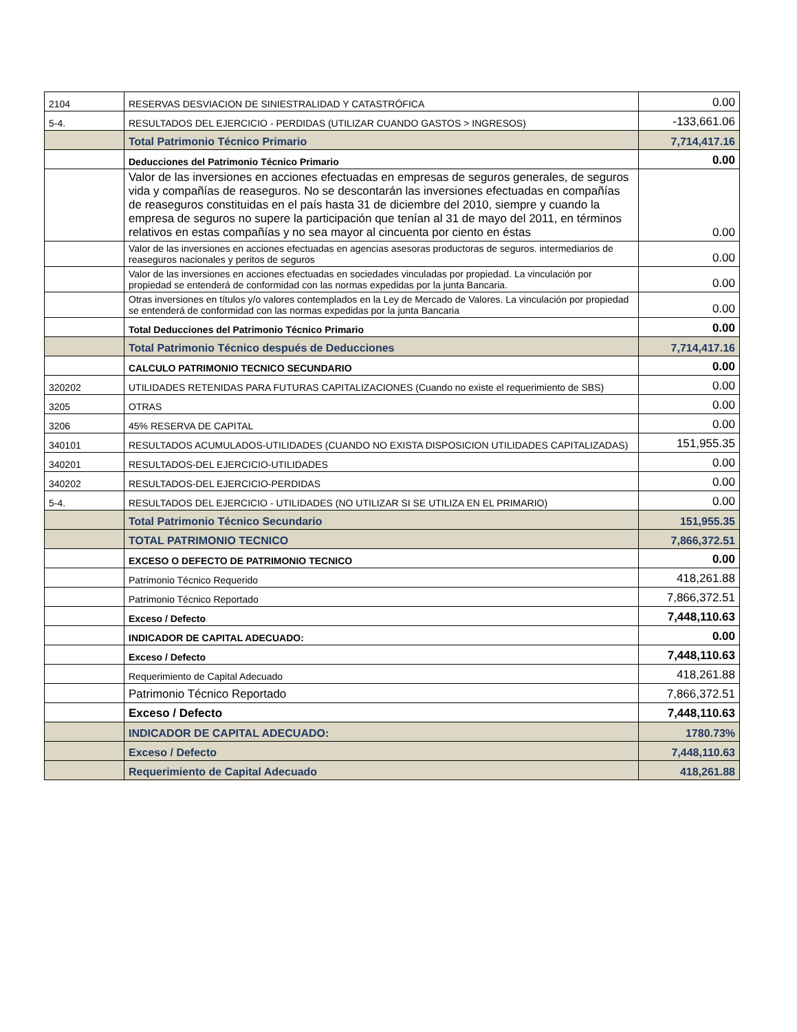| 2104 | RESERVAS DESVIACION DE SINIESTRALIDAD Y CATASTRÓFICA | 0.00 |
| 5-4. | RESULTADOS DEL EJERCICIO - PERDIDAS (UTILIZAR CUANDO GASTOS > INGRESOS) | -133,661.06 |
| | Total Patrimonio Técnico Primario | 7,714,417.16 |
| | Deducciones del Patrimonio Técnico Primario | 0.00 |
| | Valor de las inversiones en acciones efectuadas en empresas de seguros generales, de seguros vida y compañías de reaseguros. No se descontarán las inversiones efectuadas en compañías de reaseguros constituidas en el país hasta 31 de diciembre del 2010, siempre y cuando la empresa de seguros no supere la participación que tenían al 31 de mayo del 2011, en términos relativos en estas compañías y no sea mayor al cincuenta por ciento en éstas | 0.00 |
| | Valor de las inversiones en acciones efectuadas en agencias asesoras productoras de seguros. intermediarios de reaseguros nacionales y peritos de seguros | 0.00 |
| | Valor de las inversiones en acciones efectuadas en sociedades vinculadas por propiedad. La vinculación por propiedad se entenderá de conformidad con las normas expedidas por la junta Bancaria. | 0.00 |
| | Otras inversiones en títulos y/o valores contemplados en la Ley de Mercado de Valores. La vinculación por propiedad se entenderá de conformidad con las normas expedidas por la junta Bancaria | 0.00 |
| | Total Deducciones del Patrimonio Técnico Primario | 0.00 |
| | Total Patrimonio Técnico después de Deducciones | 7,714,417.16 |
| | CALCULO PATRIMONIO TECNICO SECUNDARIO | 0.00 |
| 320202 | UTILIDADES RETENIDAS PARA FUTURAS CAPITALIZACIONES (Cuando no existe el requerimiento de SBS) | 0.00 |
| 3205 | OTRAS | 0.00 |
| 3206 | 45% RESERVA DE CAPITAL | 0.00 |
| 340101 | RESULTADOS ACUMULADOS-UTILIDADES (CUANDO NO EXISTA DISPOSICION UTILIDADES CAPITALIZADAS) | 151,955.35 |
| 340201 | RESULTADOS-DEL EJERCICIO-UTILIDADES | 0.00 |
| 340202 | RESULTADOS-DEL EJERCICIO-PERDIDAS | 0.00 |
| 5-4. | RESULTADOS DEL EJERCICIO - UTILIDADES (NO UTILIZAR SI SE UTILIZA EN EL PRIMARIO) | 0.00 |
| | Total Patrimonio Técnico Secundario | 151,955.35 |
| | TOTAL PATRIMONIO TECNICO | 7,866,372.51 |
| | EXCESO O DEFECTO DE PATRIMONIO TECNICO | 0.00 |
| | Patrimonio Técnico Requerido | 418,261.88 |
| | Patrimonio Técnico Reportado | 7,866,372.51 |
| | Exceso / Defecto | 7,448,110.63 |
| | INDICADOR DE CAPITAL ADECUADO: | 0.00 |
| | Exceso / Defecto | 7,448,110.63 |
| | Requerimiento de Capital Adecuado | 418,261.88 |
| | Patrimonio Técnico Reportado | 7,866,372.51 |
| | Exceso / Defecto | 7,448,110.63 |
| | INDICADOR DE CAPITAL ADECUADO: | 1780.73% |
| | Exceso / Defecto | 7,448,110.63 |
| | Requerimiento de Capital Adecuado | 418,261.88 |